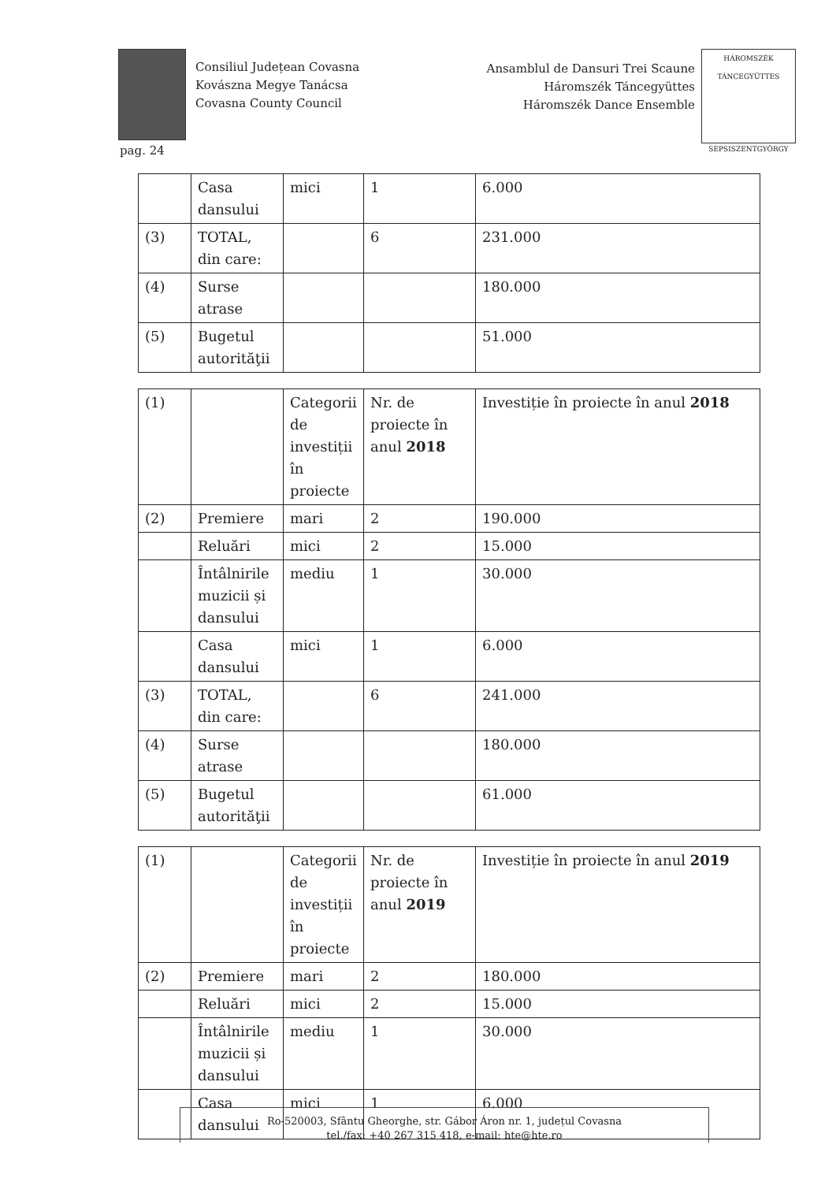Consiliul Județean Covasna
Kovászna Megye Tanácsa
Covasna County Council
Ansamblul de Dansuri Trei Scaune
Háromszék Táncegyüttes
Háromszék Dance Ensemble
HÁROMSZÉK TÁNCEGYÜTTES
SEPSISZENTGYÖRGY
pag. 24
| | Casa dansului | mici | 1 | 6.000 |
| (3) | TOTAL, din care: | | 6 | 231.000 |
| (4) | Surse atrase | | | 180.000 |
| (5) | Bugetul autorităţii | | | 51.000 |
| (1) | | Categorii de investiții în proiecte | Nr. de proiecte în anul 2018 | Investiție în proiecte în anul 2018 |
| (2) | Premiere | mari | 2 | 190.000 |
| | Reluări | mici | 2 | 15.000 |
| | Întâlnirile muzicii și dansului | mediu | 1 | 30.000 |
| | Casa dansului | mici | 1 | 6.000 |
| (3) | TOTAL, din care: | | 6 | 241.000 |
| (4) | Surse atrase | | | 180.000 |
| (5) | Bugetul autorităţii | | | 61.000 |
| (1) | | Categorii de investiții în proiecte | Nr. de proiecte în anul 2019 | Investiție în proiecte în anul 2019 |
| (2) | Premiere | mari | 2 | 180.000 |
| | Reluări | mici | 2 | 15.000 |
| | Întâlnirile muzicii și dansului | mediu | 1 | 30.000 |
| | Casa dansului | mici | 1 | 6.000 |
Ro-520003, Sfântu Gheorghe, str. Gábor Áron nr. 1, județul Covasna
tel./fax: +40 267 315 418, e-mail: hte@hte.ro